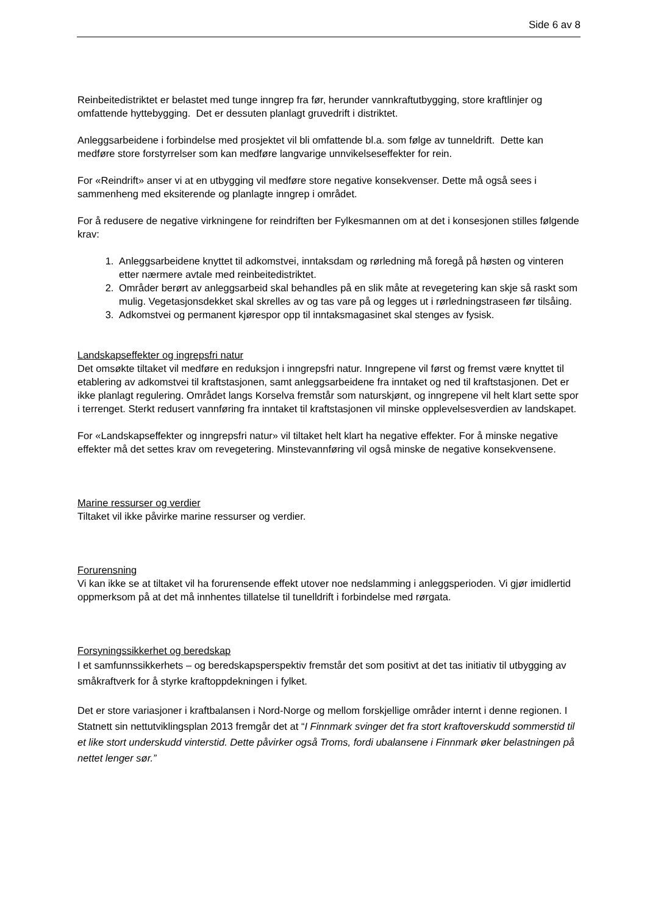Side 6 av 8
Reinbeitedistriktet er belastet med tunge inngrep fra før, herunder vannkraftutbygging, store kraftlinjer og omfattende hyttebygging. Det er dessuten planlagt gruvedrift i distriktet.
Anleggsarbeidene i forbindelse med prosjektet vil bli omfattende bl.a. som følge av tunneldrift. Dette kan medføre store forstyrrelser som kan medføre langvarige unnvikelseseffekter for rein.
For «Reindrift» anser vi at en utbygging vil medføre store negative konsekvenser. Dette må også sees i sammenheng med eksiterende og planlagte inngrep i området.
For å redusere de negative virkningene for reindriften ber Fylkesmannen om at det i konsesjonen stilles følgende krav:
1. Anleggsarbeidene knyttet til adkomstvei, inntaksdam og rørledning må foregå på høsten og vinteren etter nærmere avtale med reinbeitedistriktet.
2. Områder berørt av anleggsarbeid skal behandles på en slik måte at revegetering kan skje så raskt som mulig. Vegetasjonsdekket skal skrelles av og tas vare på og legges ut i rørledningstraseen før tilsåing.
3. Adkomstvei og permanent kjørespor opp til inntaksmagasinet skal stenges av fysisk.
Landskapseffekter og ingrepsfri natur
Det omsøkte tiltaket vil medføre en reduksjon i inngrepsfri natur. Inngrepene vil først og fremst være knyttet til etablering av adkomstvei til kraftstasjonen, samt anleggsarbeidene fra inntaket og ned til kraftstasjonen. Det er ikke planlagt regulering. Området langs Korselva fremstår som naturskjønt, og inngrepene vil helt klart sette spor i terrenget. Sterkt redusert vannføring fra inntaket til kraftstasjonen vil minske opplevelsesverdien av landskapet.
For «Landskapseffekter og inngrepsfri natur» vil tiltaket helt klart ha negative effekter. For å minske negative effekter må det settes krav om revegetering. Minstevannføring vil også minske de negative konsekvensene.
Marine ressurser og verdier
Tiltaket vil ikke påvirke marine ressurser og verdier.
Forurensning
Vi kan ikke se at tiltaket vil ha forurensende effekt utover noe nedslamming i anleggsperioden. Vi gjør imidlertid oppmerksom på at det må innhentes tillatelse til tunelldrift i forbindelse med rørgata.
Forsyningssikkerhet og beredskap
I et samfunnssikkerhets – og beredskapsperspektiv fremstår det som positivt at det tas initiativ til utbygging av småkraftverk for å styrke kraftoppdekningen i fylket.
Det er store variasjoner i kraftbalansen i Nord-Norge og mellom forskjellige områder internt i denne regionen. I Statnett sin nettutviklingsplan 2013 fremgår det at “I Finnmark svinger det fra stort kraftoverskudd sommerstid til et like stort underskudd vinterstid. Dette påvirker også Troms, fordi ubalansene i Finnmark øker belastningen på nettet lenger sør.”